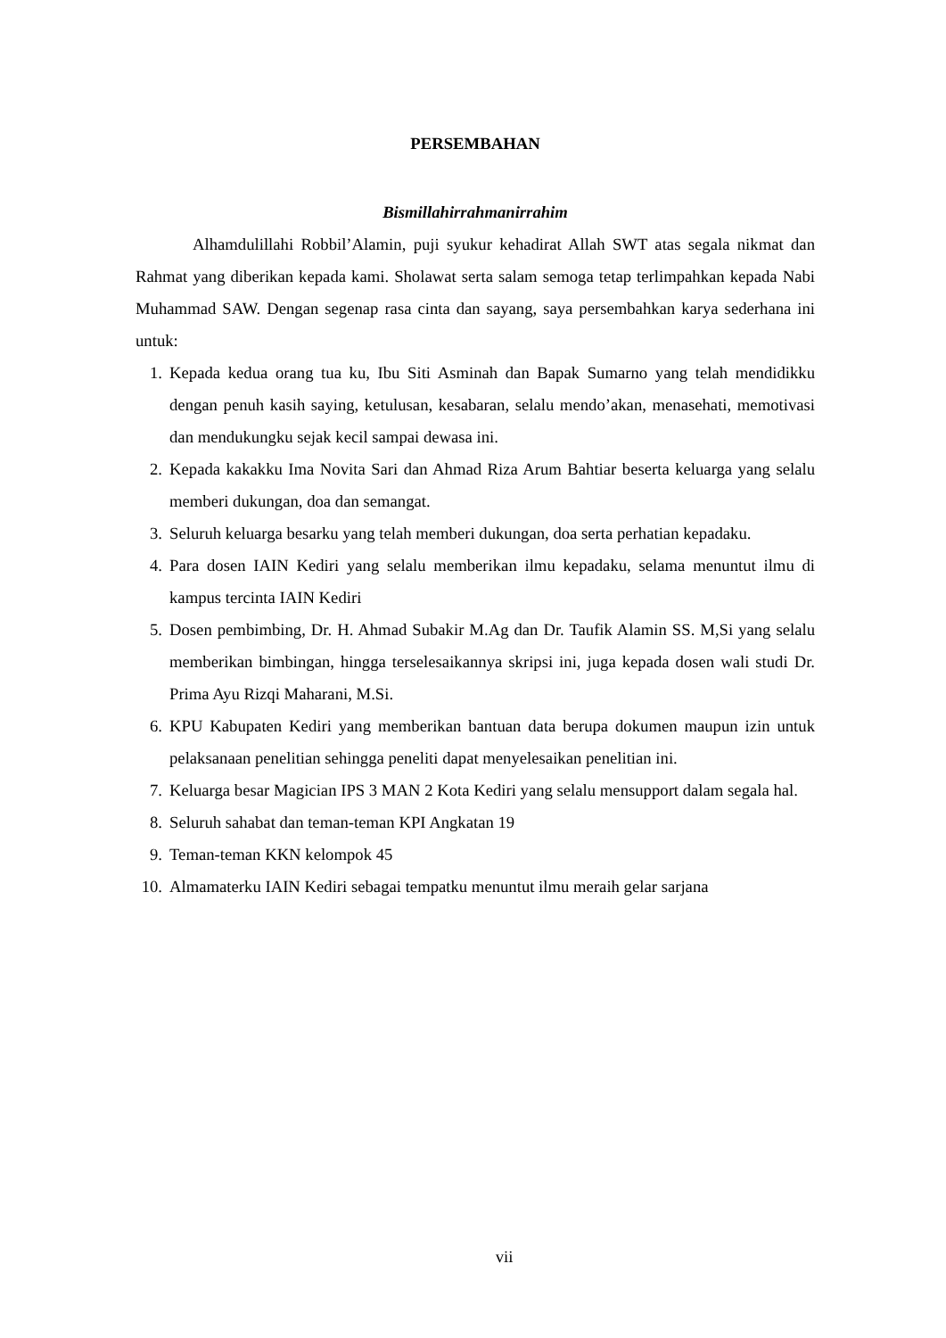PERSEMBAHAN
Bismillahirrahmanirrahim
Alhamdulillahi Robbil’Alamin, puji syukur kehadirat Allah SWT atas segala nikmat dan Rahmat yang diberikan kepada kami. Sholawat serta salam semoga tetap terlimpahkan kepada Nabi Muhammad SAW. Dengan segenap rasa cinta dan sayang, saya persembahkan karya sederhana ini untuk:
1. Kepada kedua orang tua ku, Ibu Siti Asminah dan Bapak Sumarno yang telah mendidikku dengan penuh kasih saying, ketulusan, kesabaran, selalu mendo’akan, menasehati, memotivasi dan mendukungku sejak kecil sampai dewasa ini.
2. Kepada kakakku Ima Novita Sari dan Ahmad Riza Arum Bahtiar beserta keluarga yang selalu memberi dukungan, doa dan semangat.
3. Seluruh keluarga besarku yang telah memberi dukungan, doa serta perhatian kepadaku.
4. Para dosen IAIN Kediri yang selalu memberikan ilmu kepadaku, selama menuntut ilmu di kampus tercinta IAIN Kediri
5. Dosen pembimbing, Dr. H. Ahmad Subakir M.Ag dan Dr. Taufik Alamin SS. M,Si yang selalu memberikan bimbingan, hingga terselesaikannya skripsi ini, juga kepada dosen wali studi Dr. Prima Ayu Rizqi Maharani, M.Si.
6. KPU Kabupaten Kediri yang memberikan bantuan data berupa dokumen maupun izin untuk pelaksanaan penelitian sehingga peneliti dapat menyelesaikan penelitian ini.
7. Keluarga besar Magician IPS 3 MAN 2 Kota Kediri yang selalu mensupport dalam segala hal.
8. Seluruh sahabat dan teman-teman KPI Angkatan 19
9. Teman-teman KKN kelompok 45
10. Almamaterku IAIN Kediri sebagai tempatku menuntut ilmu meraih gelar sarjana
vii